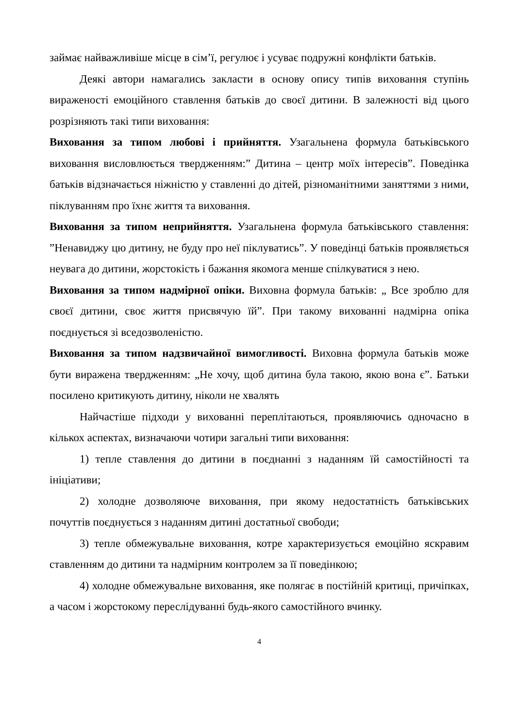займає найважливіше місце в сім’ї, регулює і усуває подружні конфлікти батьків.
Деякі автори намагались закласти в основу опису типів виховання ступінь вираженості емоційного ставлення батьків до своєї дитини. В залежності від цього розрізняють такі типи виховання:
Виховання за типом любові і прийняття. Узагальнена формула батьківського виховання висловлюється твердженням:” Дитина – центр моїх інтересів”. Поведінка батьків відзначається ніжністю у ставленні до дітей, різноманітними заняттями з ними, піклуванням про їхнє життя та виховання.
Виховання за типом неприйняття. Узагальнена формула батьківського ставлення: ”Ненавиджу цю дитину, не буду про неї піклуватись”. У поведінці батьків проявляється неувага до дитини, жорстокість і бажання якомога менше спілкуватися з нею.
Виховання за типом надмірної опіки. Виховна формула батьків: „ Все зроблю для своєї дитини, своє життя присвячую їй”. При такому вихованні надмірна опіка поєднується зі вседозволеністю.
Виховання за типом надзвичайної вимогливості. Виховна формула батьків може бути виражена твердженням: „Не хочу, щоб дитина була такою, якою вона є”. Батьки посилено критикують дитину, ніколи не хвалять
Найчастіше підходи у вихованні переплітаються, проявляючись одночасно в кількох аспектах, визначаючи чотири загальні типи виховання:
1) тепле ставлення до дитини в поєднанні з наданням їй самостійності та ініціативи;
2) холодне дозволяюче виховання, при якому недостатність батьківських почуттів поєднується з наданням дитині достатньої свободи;
3) тепле обмежувальне виховання, котре характеризується емоційно яскравим ставленням до дитини та надмірним контролем за її поведінкою;
4) холодне обмежувальне виховання, яке полягає в постійній критиці, причіпках, а часом і жорстокому переслідуванні будь-якого самостійного вчинку.
4